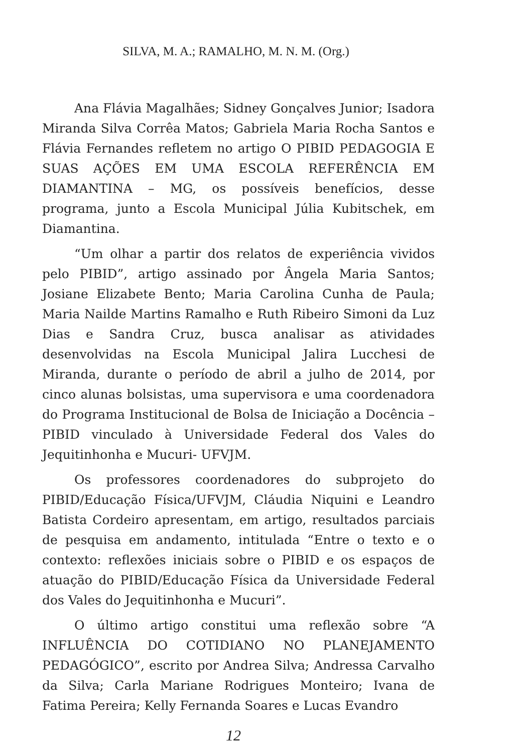SILVA, M. A.; RAMALHO, M. N. M. (Org.)
Ana Flávia Magalhães; Sidney Gonçalves Junior; Isadora Miranda Silva Corrêa Matos; Gabriela Maria Rocha Santos e Flávia Fernandes refletem no artigo O PIBID PEDAGOGIA E SUAS AÇÕES EM UMA ESCOLA REFERÊNCIA EM DIAMANTINA – MG, os possíveis benefícios, desse programa, junto a Escola Municipal Júlia Kubitschek, em Diamantina.
“Um olhar a partir dos relatos de experiência vividos pelo PIBID”, artigo assinado por Ângela Maria Santos; Josiane Elizabete Bento; Maria Carolina Cunha de Paula; Maria Nailde Martins Ramalho e Ruth Ribeiro Simoni da Luz Dias e Sandra Cruz, busca analisar as atividades desenvolvidas na Escola Municipal Jalira Lucchesi de Miranda, durante o período de abril a julho de 2014, por cinco alunas bolsistas, uma supervisora e uma coordenadora do Programa Institucional de Bolsa de Iniciação a Docência – PIBID vinculado à Universidade Federal dos Vales do Jequitinhonha e Mucuri- UFVJM.
Os professores coordenadores do subprojeto do PIBID/Educação Física/UFVJM, Cláudia Niquini e Leandro Batista Cordeiro apresentam, em artigo, resultados parciais de pesquisa em andamento, intitulada “Entre o texto e o contexto: reflexões iniciais sobre o PIBID e os espaços de atuação do PIBID/Educação Física da Universidade Federal dos Vales do Jequitinhonha e Mucuri”.
O último artigo constitui uma reflexão sobre “A INFLUÊNCIA DO COTIDIANO NO PLANEJAMENTO PEDAGÓGICO”, escrito por Andrea Silva; Andressa Carvalho da Silva; Carla Mariane Rodrigues Monteiro; Ivana de Fatima Pereira; Kelly Fernanda Soares e Lucas Evandro
12